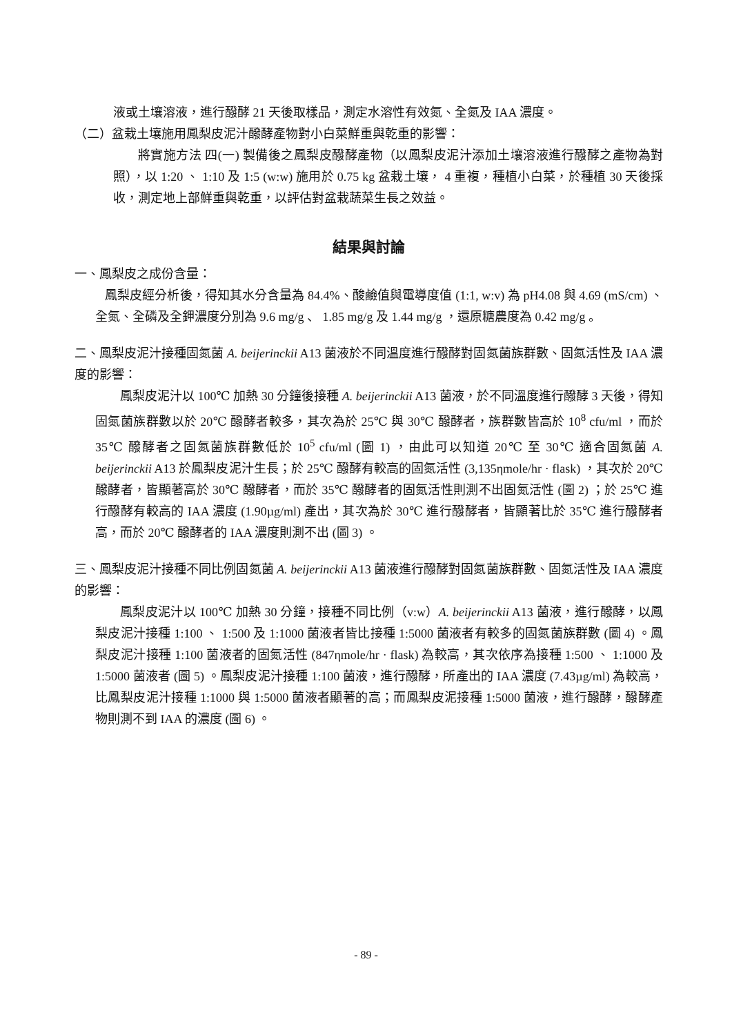液或土壤溶液，進行醱酵 21 天後取樣品，測定水溶性有效氮、全氮及 IAA 濃度。
（二）盆栽土壤施用鳳梨皮泥汁醱酵產物對小白菜鮮重與乾重的影響：
將實施方法 四(一) 製備後之鳳梨皮醱酵產物（以鳳梨皮泥汁添加土壤溶液進行醱酵之產物為對照），以 1:20 、 1:10 及 1:5 (w:w) 施用於 0.75 kg 盆栽土壤， 4 重複，種植小白菜，於種植 30 天後採收，測定地上部鮮重與乾重，以評估對盆栽蔬菜生長之效益。
結果與討論
一、鳳梨皮之成份含量：
鳳梨皮經分析後，得知其水分含量為 84.4%、酸鹼值與電導度值 (1:1, w:v) 為 pH4.08 與 4.69 (mS/cm) 、全氮、全磷及全鉀濃度分別為 9.6 mg/g 、 1.85 mg/g 及 1.44 mg/g ，還原糖農度為 0.42 mg/g 。
二、鳳梨皮泥汁接種固氮菌 A. beijerinckii A13 菌液於不同溫度進行醱酵對固氮菌族群數、固氮活性及 IAA 濃度的影響：
鳳梨皮泥汁以 100℃ 加熱 30 分鐘後接種 A. beijerinckii A13 菌液，於不同溫度進行醱酵 3 天後，得知固氮菌族群數以於 20℃ 醱酵者較多，其次為於 25℃ 與 30℃ 醱酵者，族群數皆高於 10<sup>8</sup> cfu/ml ，而於 35℃ 醱酵者之固氮菌族群數低於 10<sup>5</sup> cfu/ml (圖 1) ，由此可以知道 20℃ 至 30℃ 適合固氮菌 A. beijerinckii A13 於鳳梨皮泥汁生長；於 25℃ 醱酵有較高的固氮活性 (3,135ηmole/hr · flask) ，其次於 20℃ 醱酵者，皆顯著高於 30℃ 醱酵者，而於 35℃ 醱酵者的固氮活性則測不出固氮活性 (圖 2) ；於 25℃ 進行醱酵有較高的 IAA 濃度 (1.90µg/ml) 產出，其次為於 30℃ 進行醱酵者，皆顯著比於 35℃ 進行醱酵者高，而於 20℃ 醱酵者的 IAA 濃度則測不出 (圖 3) 。
三、鳳梨皮泥汁接種不同比例固氮菌 A. beijerinckii A13 菌液進行醱酵對固氮菌族群數、固氮活性及 IAA 濃度的影響：
鳳梨皮泥汁以 100℃ 加熱 30 分鐘，接種不同比例（v:w）A. beijerinckii A13 菌液，進行醱酵，以鳳梨皮泥汁接種 1:100 、 1:500 及 1:1000 菌液者皆比接種 1:5000 菌液者有較多的固氮菌族群數 (圖 4) 。鳳梨皮泥汁接種 1:100 菌液者的固氮活性 (847ηmole/hr · flask) 為較高，其次依序為接種 1:500 、 1:1000 及 1:5000 菌液者 (圖 5) 。鳳梨皮泥汁接種 1:100 菌液，進行醱酵，所產出的 IAA 濃度 (7.43µg/ml) 為較高，比鳳梨皮泥汁接種 1:1000 與 1:5000 菌液者顯著的高；而鳳梨皮泥接種 1:5000 菌液，進行醱酵，醱酵產物則測不到 IAA 的濃度 (圖 6) 。
- 89 -